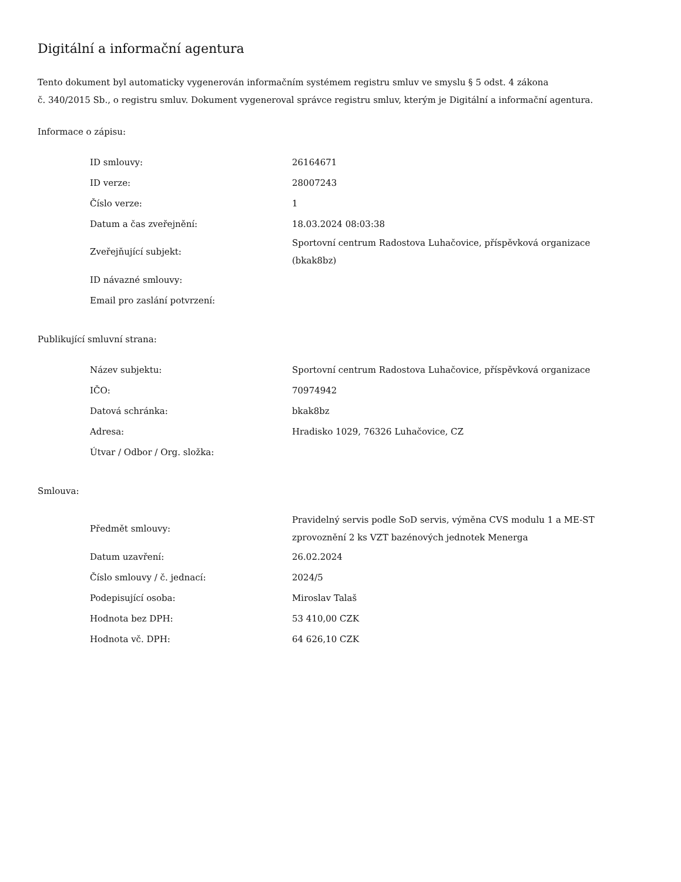Digitální a informační agentura
Tento dokument byl automaticky vygenerován informačním systémem registru smluv ve smyslu § 5 odst. 4 zákona
č. 340/2015 Sb., o registru smluv. Dokument vygeneroval správce registru smluv, kterým je Digitální a informační agentura.
Informace o zápisu:
| ID smlouvy: | 26164671 |
| ID verze: | 28007243 |
| Číslo verze: | 1 |
| Datum a čas zveřejnění: | 18.03.2024 08:03:38 |
| Zveřejňující subjekt: | Sportovní centrum Radostova Luhačovice, příspěvková organizace (bkak8bz) |
| ID návazné smlouvy: | |
| Email pro zaslání potvrzení: | |
Publikující smluvní strana:
| Název subjektu: | Sportovní centrum Radostova Luhačovice, příspěvková organizace |
| IČO: | 70974942 |
| Datová schránka: | bkak8bz |
| Adresa: | Hradisko 1029, 76326 Luhačovice, CZ |
| Útvar / Odbor / Org. složka: | |
Smlouva:
| Předmět smlouvy: | Pravidelný servis podle SoD servis, výměna CVS modulu 1 a ME-ST zprovoznění 2 ks VZT bazénových jednotek Menerga |
| Datum uzavření: | 26.02.2024 |
| Číslo smlouvy / č. jednací: | 2024/5 |
| Podepisující osoba: | Miroslav Talaš |
| Hodnota bez DPH: | 53 410,00 CZK |
| Hodnota vč. DPH: | 64 626,10 CZK |